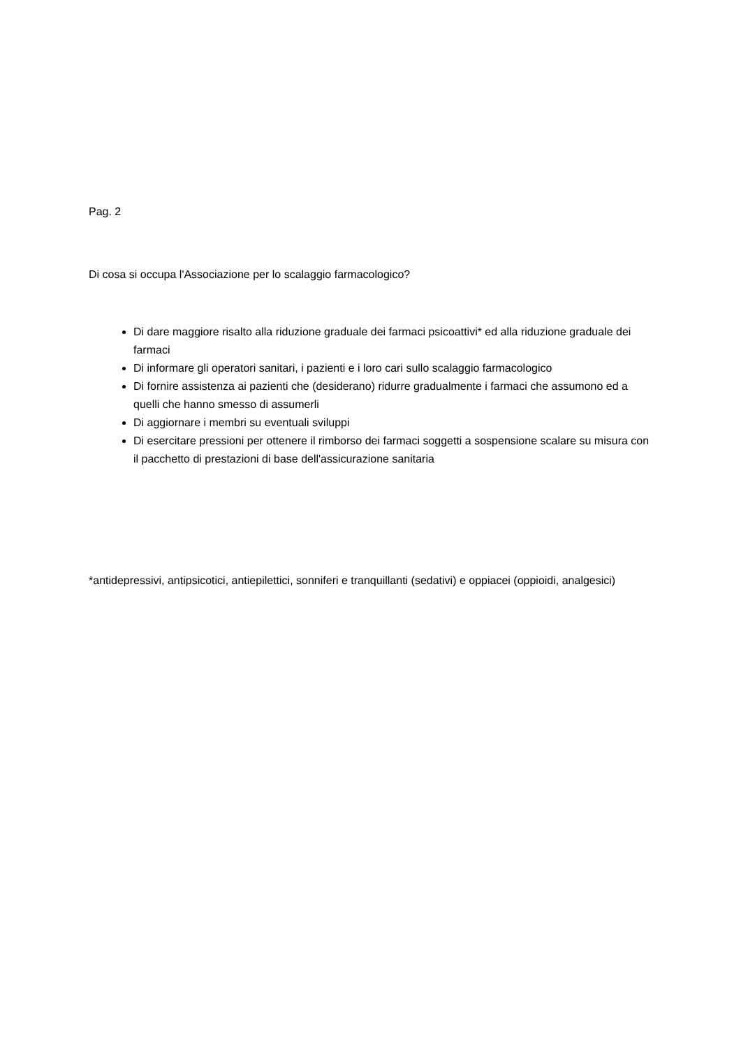Pag. 2
Di cosa si occupa l'Associazione per lo scalaggio farmacologico?
Di dare maggiore risalto alla riduzione graduale dei farmaci psicoattivi* ed alla riduzione graduale dei farmaci
Di informare gli operatori sanitari, i pazienti e i loro cari sullo scalaggio farmacologico
Di fornire assistenza ai pazienti che (desiderano) ridurre gradualmente i farmaci che assumono ed a quelli che hanno smesso di assumerli
Di aggiornare i membri su eventuali sviluppi
Di esercitare pressioni per ottenere il rimborso dei farmaci soggetti a sospensione scalare su misura con il pacchetto di prestazioni di base dell'assicurazione sanitaria
*antidepressivi, antipsicotici, antiepilettici, sonniferi e tranquillanti (sedativi) e oppiacei (oppioidi, analgesici)